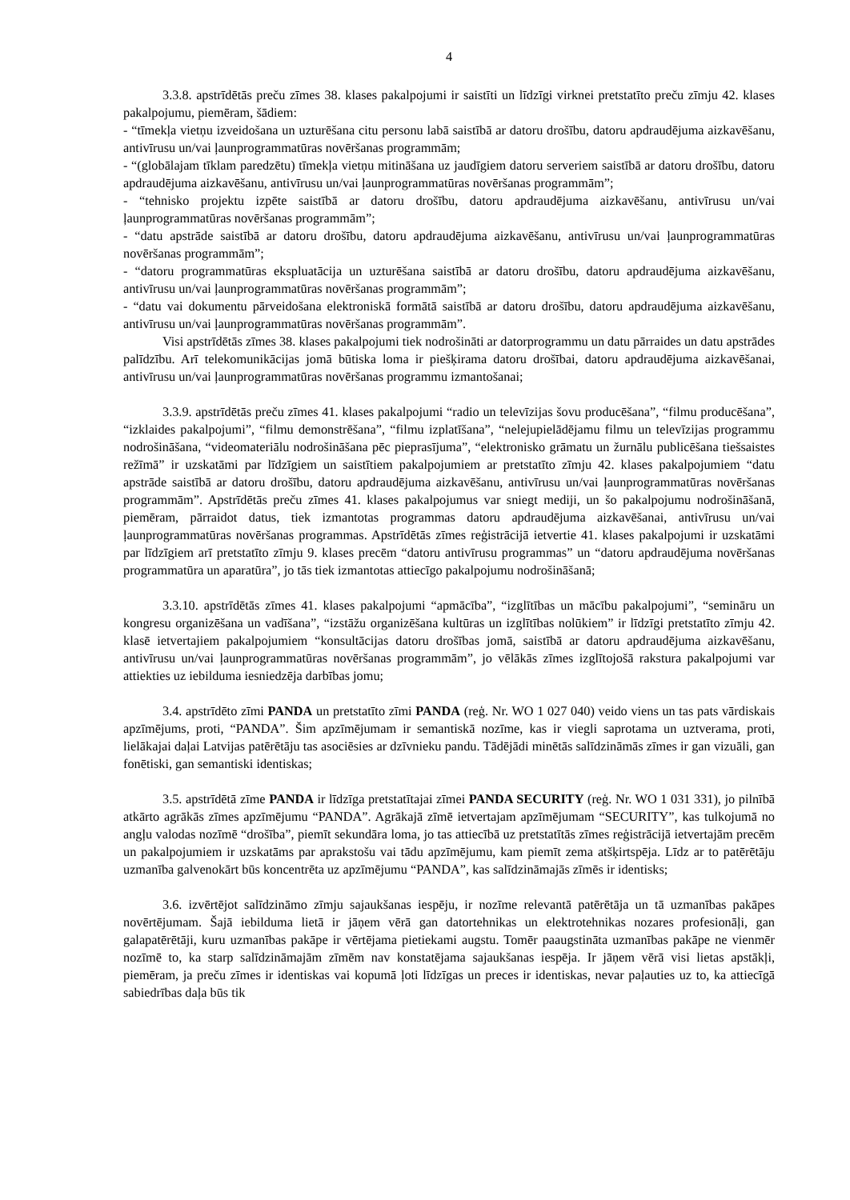4
3.3.8. apstrīdētās preču zīmes 38. klases pakalpojumi ir saistīti un līdzīgi virknei pretstatīto preču zīmju 42. klases pakalpojumu, piemēram, šādiem:
- “tīmekļa vietņu izveidošana un uzturēšana citu personu labā saistībā ar datoru drošību, datoru apdraudējuma aizkavēšanu, antivīrusu un/vai ļaunprogrammatūras novēršanas programmām;
- “(globālajam tīklam paredzētu) tīmekļa vietņu mitināšana uz jaudīgiem datoru serveriem saistībā ar datoru drošību, datoru apdraudējuma aizkavēšanu, antivīrusu un/vai ļaunprogrammatūras novēršanas programmām”;
- “tehnisko projektu izpēte saistībā ar datoru drošību, datoru apdraudējuma aizkavēšanu, antivīrusu un/vai ļaunprogrammatūras novēršanas programmām”;
- “datu apstrāde saistībā ar datoru drošību, datoru apdraudējuma aizkavēšanu, antivīrusu un/vai ļaunprogrammatūras novēršanas programmām”;
- “datoru programmatūras ekspluatācija un uzturēšana saistībā ar datoru drošību, datoru apdraudējuma aizkavēšanu, antivīrusu un/vai ļaunprogrammatūras novēršanas programmām”;
- “datu vai dokumentu pārveidošana elektroniskā formātā saistībā ar datoru drošību, datoru apdraudējuma aizkavēšanu, antivīrusu un/vai ļaunprogrammatūras novēršanas programmām”.
Visi apstrīdētās zīmes 38. klases pakalpojumi tiek nodrošināti ar datorprogrammu un datu pārraides un datu apstrādes palīdzību. Arī telekomunikācijas jomā būtiska loma ir piešķirama datoru drošībai, datoru apdraudējuma aizkavēšanai, antivīrusu un/vai ļaunprogrammatūras novēršanas programmu izmantošanai;
3.3.9. apstrīdētās preču zīmes 41. klases pakalpojumi “radio un televīzijas šovu producēšana”, “filmu producēšana”, “izklaides pakalpojumi”, “filmu demonstrēšana”, “filmu izplatīšana”, “nelejupielādējamu filmu un televīzijas programmu nodrošināšana, “videomateriālu nodrošināšana pēc pieprasījuma”, “elektronisko grāmatu un žurnālu publicēšana tiešsaistes režīmā” ir uzskatāmi par līdzīgiem un saistītiem pakalpojumiem ar pretstatīto zīmju 42. klases pakalpojumiem “datu apstrāde saistībā ar datoru drošību, datoru apdraudējuma aizkavēšanu, antivīrusu un/vai ļaunprogrammatūras novēršanas programmām”. Apstrīdētās preču zīmes 41. klases pakalpojumus var sniegt mediji, un šo pakalpojumu nodrošināšanā, piemēram, pārraidot datus, tiek izmantotas programmas datoru apdraudējuma aizkavēšanai, antivīrusu un/vai ļaunprogrammatūras novēršanas programmas. Apstrīdētās zīmes reģistrācijā ietvertie 41. klases pakalpojumi ir uzskatāmi par līdzīgiem arī pretstatīto zīmju 9. klases precēm “datoru antivīrusu programmas” un “datoru apdraudējuma novēršanas programmatūra un aparatūra”, jo tās tiek izmantotas attiecīgo pakalpojumu nodrošināšanā;
3.3.10. apstrīdētās zīmes 41. klases pakalpojumi “apmācība”, “izglītības un mācību pakalpojumi”, “semināru un kongresu organizēšana un vadīšana”, “izstāžu organizēšana kultūras un izglītības nolūkiem” ir līdzīgi pretstatīto zīmju 42. klasē ietvertajiem pakalpojumiem “konsultācijas datoru drošības jomā, saistībā ar datoru apdraudējuma aizkavēšanu, antivīrusu un/vai ļaunprogrammatūras novēršanas programmām”, jo vēlākās zīmes izglītojošā rakstura pakalpojumi var attiekties uz iebilduma iesniedzēja darbības jomu;
3.4. apstrīdēto zīmi PANDA un pretstatīto zīmi PANDA (reģ. Nr. WO 1 027 040) veido viens un tas pats vārdiskais apzīmējums, proti, “PANDA”. Šim apzīmējumam ir semantiskā nozīme, kas ir viegli saprotama un uztverama, proti, lielākajai daļai Latvijas patērētāju tas asociēsies ar dzīvnieku pandu. Tādējādi minētās salīdzināmās zīmes ir gan vizuāli, gan fonētiski, gan semantiski identiskas;
3.5. apstrīdētā zīme PANDA ir līdzīga pretstatītajai zīmei PANDA SECURITY (reģ. Nr. WO 1 031 331), jo pilnībā atkārto agrākās zīmes apzīmējumu “PANDA”. Agrākajā zīmē ietvertajam apzīmējumam “SECURITY”, kas tulkojumā no angļu valodas nozīmē “drošība”, piemīt sekundāra loma, jo tas attiecībā uz pretstatītās zīmes reģistrācijā ietvertajām precēm un pakalpojumiem ir uzskatāms par aprakstošu vai tādu apzīmējumu, kam piemīt zema atšķirtspēja. Līdz ar to patērētāju uzmanība galvenokārt būs koncentrēta uz apzīmējumu “PANDA”, kas salīdzināmajās zīmēs ir identisks;
3.6. izvērtējot salīdzināmo zīmju sajaukšanas iespēju, ir nozīme relevantā patērētāja un tā uzmanības pakāpes novērtējumam. Šajā iebilduma lietā ir jāņem vērā gan datortehnikas un elektrotehnikas nozares profesionāļi, gan galapatērētāji, kuru uzmanības pakāpe ir vērtējama pietiekami augstu. Tomēr paaugstināta uzmanības pakāpe ne vienmēr nozīmē to, ka starp salīdzināmajām zīmēm nav konstatējama sajaukšanas iespēja. Ir jāņem vērā visi lietas apstākļi, piemēram, ja preču zīmes ir identiskas vai kopumā ļoti līdzīgas un preces ir identiskas, nevar paļauties uz to, ka attiecīgā sabiedrības daļa būs tik